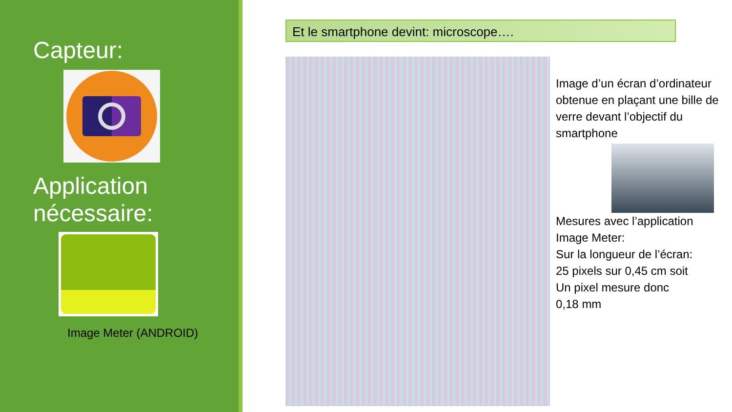Capteur:
Application
nécessaire:
Image Meter (ANDROID)
Et le smartphone devint: microscope….
Image d’un écran d’ordinateur obtenue en plaçant une bille de verre devant l’objectif du smartphone
Mesures avec l’application Image Meter:
Sur la longueur de l’écran:
25 pixels sur 0,45 cm soit
Un pixel mesure donc
0,18 mm